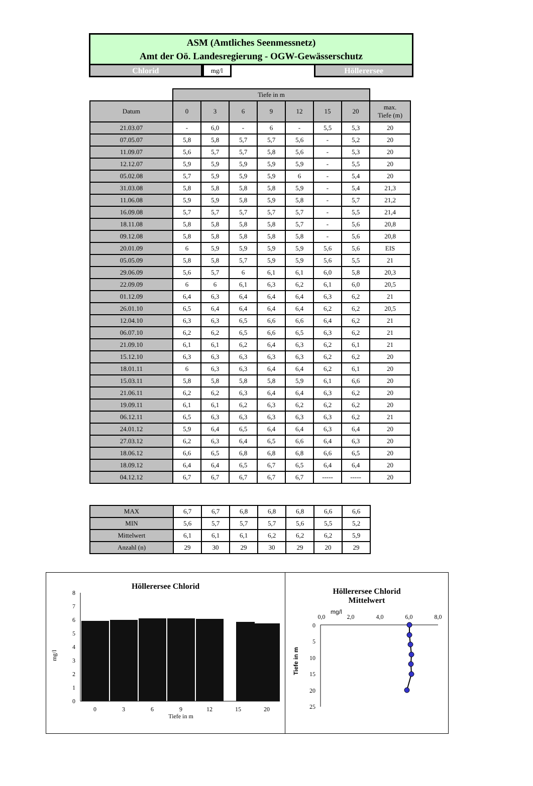ASM (Amtliches Seenmessnetz)
Amt der Oö. Landesregierung - OGW-Gewässerschutz
Chlorid
mg/l
Höllerersee
| | Tiefe in m | | | | | | | |
| Datum | 0 | 3 | 6 | 9 | 12 | 15 | 20 | max. Tiefe (m) |
| 21.03.07 | - | 6,0 | - | 6 | - | 5,5 | 5,3 | 20 |
| 07.05.07 | 5,8 | 5,8 | 5,7 | 5,7 | 5,6 | - | 5,2 | 20 |
| 11.09.07 | 5,6 | 5,7 | 5,7 | 5,8 | 5,6 | - | 5,3 | 20 |
| 12.12.07 | 5,9 | 5,9 | 5,9 | 5,9 | 5,9 | - | 5,5 | 20 |
| 05.02.08 | 5,7 | 5,9 | 5,9 | 5,9 | 6 | - | 5,4 | 20 |
| 31.03.08 | 5,8 | 5,8 | 5,8 | 5,8 | 5,9 | - | 5,4 | 21,3 |
| 11.06.08 | 5,9 | 5,9 | 5,8 | 5,9 | 5,8 | - | 5,7 | 21,2 |
| 16.09.08 | 5,7 | 5,7 | 5,7 | 5,7 | 5,7 | - | 5,5 | 21,4 |
| 18.11.08 | 5,8 | 5,8 | 5,8 | 5,8 | 5,7 | - | 5,6 | 20,8 |
| 09.12.08 | 5,8 | 5,8 | 5,8 | 5,8 | 5,8 | - | 5,6 | 20,8 |
| 20.01.09 | 6 | 5,9 | 5,9 | 5,9 | 5,9 | 5,6 | 5,6 | EIS |
| 05.05.09 | 5,8 | 5,8 | 5,7 | 5,9 | 5,9 | 5,6 | 5,5 | 21 |
| 29.06.09 | 5,6 | 5,7 | 6 | 6,1 | 6,1 | 6,0 | 5,8 | 20,3 |
| 22.09.09 | 6 | 6 | 6,1 | 6,3 | 6,2 | 6,1 | 6,0 | 20,5 |
| 01.12.09 | 6,4 | 6,3 | 6,4 | 6,4 | 6,4 | 6,3 | 6,2 | 21 |
| 26.01.10 | 6,5 | 6,4 | 6,4 | 6,4 | 6,4 | 6,2 | 6,2 | 20,5 |
| 12.04.10 | 6,3 | 6,3 | 6,5 | 6,6 | 6,6 | 6,4 | 6,2 | 21 |
| 06.07.10 | 6,2 | 6,2 | 6,5 | 6,6 | 6,5 | 6,3 | 6,2 | 21 |
| 21.09.10 | 6,1 | 6,1 | 6,2 | 6,4 | 6,3 | 6,2 | 6,1 | 21 |
| 15.12.10 | 6,3 | 6,3 | 6,3 | 6,3 | 6,3 | 6,2 | 6,2 | 20 |
| 18.01.11 | 6 | 6,3 | 6,3 | 6,4 | 6,4 | 6,2 | 6,1 | 20 |
| 15.03.11 | 5,8 | 5,8 | 5,8 | 5,8 | 5,9 | 6,1 | 6,6 | 20 |
| 21.06.11 | 6,2 | 6,2 | 6,3 | 6,4 | 6,4 | 6,3 | 6,2 | 20 |
| 19.09.11 | 6,1 | 6,1 | 6,2 | 6,3 | 6,2 | 6,2 | 6,2 | 20 |
| 06.12.11 | 6,5 | 6,3 | 6,3 | 6,3 | 6,3 | 6,3 | 6,2 | 21 |
| 24.01.12 | 5,9 | 6,4 | 6,5 | 6,4 | 6,4 | 6,3 | 6,4 | 20 |
| 27.03.12 | 6,2 | 6,3 | 6,4 | 6,5 | 6,6 | 6,4 | 6,3 | 20 |
| 18.06.12 | 6,6 | 6,5 | 6,8 | 6,8 | 6,8 | 6,6 | 6,5 | 20 |
| 18.09.12 | 6,4 | 6,4 | 6,5 | 6,7 | 6,5 | 6,4 | 6,4 | 20 |
| 04.12.12 | 6,7 | 6,7 | 6,7 | 6,7 | 6,7 | ----- | ----- | 20 |
| MAX | 6,7 | 6,7 | 6,8 | 6,8 | 6,8 | 6,6 | 6,6 |
| MIN | 5,6 | 5,7 | 5,7 | 5,7 | 5,6 | 5,5 | 5,2 |
| Mittelwert | 6,1 | 6,1 | 6,1 | 6,2 | 6,2 | 6,2 | 5,9 |
| Anzahl (n) | 29 | 30 | 29 | 30 | 29 | 20 | 29 |
Höllerersee Chlorid
mg/l
8
7
6
5
4
3
2
1
0
0
3
6
9
12
15
20
Tiefe in m
Höllerersee Chlorid
Mittelwert
0,0
2,0
4,0
6,0
8,0
mg/l
0
5
10
15
20
25
Tiefe in m